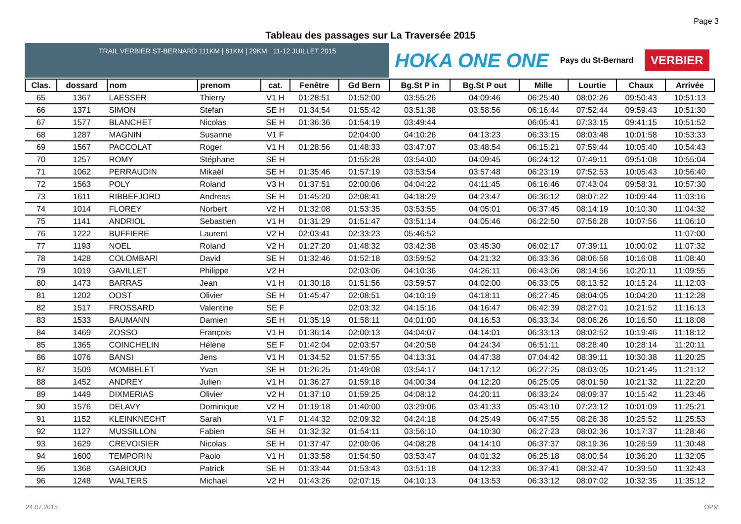Page 3
Tableau des passages sur La Traversée 2015
TRAIL VERBIER ST-BERNARD 111KM | 61KM | 29KM 11-12 JUILLET 2015
HOKA ONE ONE Pays du St-Bernard VERBIER
| Clas. | dossard | nom | prenom | cat. | Fenêtre | Gd Bern | Bg.St P in | Bg.St P out | Mille | Lourtie | Chaux | Arrivée |
| --- | --- | --- | --- | --- | --- | --- | --- | --- | --- | --- | --- | --- |
| 65 | 1367 | LAESSER | Thierry | V1 H | 01:28:51 | 01:52:00 | 03:55:26 | 04:09:46 | 06:25:40 | 08:02:26 | 09:50:43 | 10:51:13 |
| 66 | 1371 | SIMON | Stefan | SE H | 01:34:54 | 01:55:42 | 03:51:38 | 03:58:56 | 06:16:44 | 07:52:44 | 09:59:43 | 10:51:30 |
| 67 | 1577 | BLANCHET | Nicolas | SE H | 01:36:36 | 01:54:19 | 03:49:44 | | 06:05:41 | 07:33:15 | 09:41:15 | 10:51:52 |
| 68 | 1287 | MAGNIN | Susanne | V1 F | | 02:04:00 | 04:10:26 | 04:13:23 | 06:33:15 | 08:03:48 | 10:01:58 | 10:53:33 |
| 69 | 1567 | PACCOLAT | Roger | V1 H | 01:28:56 | 01:48:33 | 03:47:07 | 03:48:54 | 06:15:21 | 07:59:44 | 10:05:40 | 10:54:43 |
| 70 | 1257 | ROMY | Stéphane | SE H | | 01:55:28 | 03:54:00 | 04:09:45 | 06:24:12 | 07:49:11 | 09:51:08 | 10:55:04 |
| 71 | 1062 | PERRAUDIN | Mikaël | SE H | 01:35:46 | 01:57:19 | 03:53:54 | 03:57:48 | 06:23:19 | 07:52:53 | 10:05:43 | 10:56:40 |
| 72 | 1563 | POLY | Roland | V3 H | 01:37:51 | 02:00:06 | 04:04:22 | 04:11:45 | 06:16:46 | 07:43:04 | 09:58:31 | 10:57:30 |
| 73 | 1611 | RIBBEFJORD | Andreas | SE H | 01:45:20 | 02:08:41 | 04:18:29 | 04:23:47 | 06:36:12 | 08:07:22 | 10:09:44 | 11:03:16 |
| 74 | 1014 | FLOREY | Norbert | V2 H | 01:32:08 | 01:53:35 | 03:53:55 | 04:05:01 | 06:37:45 | 08:14:19 | 10:10:30 | 11:04:32 |
| 75 | 1141 | ANDRIOL | Sebastien | V1 H | 01:31:29 | 01:51:47 | 03:51:14 | 04:05:46 | 06:22:50 | 07:56:28 | 10:07:56 | 11:06:10 |
| 76 | 1222 | BUFFIERE | Laurent | V2 H | 02:03:41 | 02:33:23 | 05:46:52 | | | | | 11:07:00 |
| 77 | 1193 | NOEL | Roland | V2 H | 01:27:20 | 01:48:32 | 03:42:38 | 03:45:30 | 06:02:17 | 07:39:11 | 10:00:02 | 11:07:32 |
| 78 | 1428 | COLOMBARI | David | SE H | 01:32:46 | 01:52:18 | 03:59:52 | 04:21:32 | 06:33:36 | 08:06:58 | 10:16:08 | 11:08:40 |
| 79 | 1019 | GAVILLET | Philippe | V2 H | | 02:03:06 | 04:10:36 | 04:26:11 | 06:43:06 | 08:14:56 | 10:20:11 | 11:09:55 |
| 80 | 1473 | BARRAS | Jean | V1 H | 01:30:18 | 01:51:56 | 03:59:57 | 04:02:00 | 06:33:05 | 08:13:52 | 10:15:24 | 11:12:03 |
| 81 | 1202 | OOST | Olivier | SE H | 01:45:47 | 02:08:51 | 04:10:19 | 04:18:11 | 06:27:45 | 08:04:05 | 10:04:20 | 11:12:28 |
| 82 | 1517 | FROSSARD | Valentine | SE F | | 02:03:32 | 04:15:16 | 04:16:47 | 06:42:39 | 08:27:01 | 10:21:52 | 11:16:13 |
| 83 | 1533 | BAUMANN | Damien | SE H | 01:35:19 | 01:58:11 | 04:01:00 | 04:16:53 | 06:33:34 | 08:06:26 | 10:16:50 | 11:18:08 |
| 84 | 1469 | ZOSSO | François | V1 H | 01:36:14 | 02:00:13 | 04:04:07 | 04:14:01 | 06:33:13 | 08:02:52 | 10:19:46 | 11:18:12 |
| 85 | 1365 | COINCHELIN | Hélène | SE F | 01:42:04 | 02:03:57 | 04:20:58 | 04:24:34 | 06:51:11 | 08:28:40 | 10:28:14 | 11:20:11 |
| 86 | 1076 | BANSI | Jens | V1 H | 01:34:52 | 01:57:55 | 04:13:31 | 04:47:38 | 07:04:42 | 08:39:11 | 10:30:38 | 11:20:25 |
| 87 | 1509 | MOMBELET | Yvan | SE H | 01:26:25 | 01:49:08 | 03:54:17 | 04:17:12 | 06:27:25 | 08:03:05 | 10:21:45 | 11:21:12 |
| 88 | 1452 | ANDREY | Julien | V1 H | 01:36:27 | 01:59:18 | 04:00:34 | 04:12:20 | 06:25:05 | 08:01:50 | 10:21:32 | 11:22:20 |
| 89 | 1449 | DIXMERIAS | Olivier | V2 H | 01:37:10 | 01:59:25 | 04:08:12 | 04:20:11 | 06:33:24 | 08:09:37 | 10:15:42 | 11:23:46 |
| 90 | 1576 | DELAVY | Dominique | V2 H | 01:19:18 | 01:40:00 | 03:29:06 | 03:41:33 | 05:43:10 | 07:23:12 | 10:01:09 | 11:25:21 |
| 91 | 1152 | KLEINKNECHT | Sarah | V1 F | 01:44:32 | 02:09:32 | 04:24:18 | 04:25:49 | 06:47:55 | 08:26:38 | 10:25:52 | 11:25:53 |
| 92 | 1127 | MUSSILLON | Fabien | SE H | 01:32:32 | 01:54:11 | 03:56:10 | 04:10:30 | 06:27:23 | 08:02:36 | 10:17:37 | 11:28:46 |
| 93 | 1629 | CREVOISIER | Nicolas | SE H | 01:37:47 | 02:00:06 | 04:08:28 | 04:14:10 | 06:37:37 | 08:19:36 | 10:26:59 | 11:30:48 |
| 94 | 1600 | TEMPORIN | Paolo | V1 H | 01:33:58 | 01:54:50 | 03:53:47 | 04:01:32 | 06:25:18 | 08:00:54 | 10:36:20 | 11:32:05 |
| 95 | 1368 | GABIOUD | Patrick | SE H | 01:33:44 | 01:53:43 | 03:51:18 | 04:12:33 | 06:37:41 | 08:32:47 | 10:39:50 | 11:32:43 |
| 96 | 1248 | WALTERS | Michael | V2 H | 01:43:26 | 02:07:15 | 04:10:13 | 04:13:53 | 06:33:12 | 08:07:02 | 10:32:35 | 11:35:12 |
24.07.2015 OPM